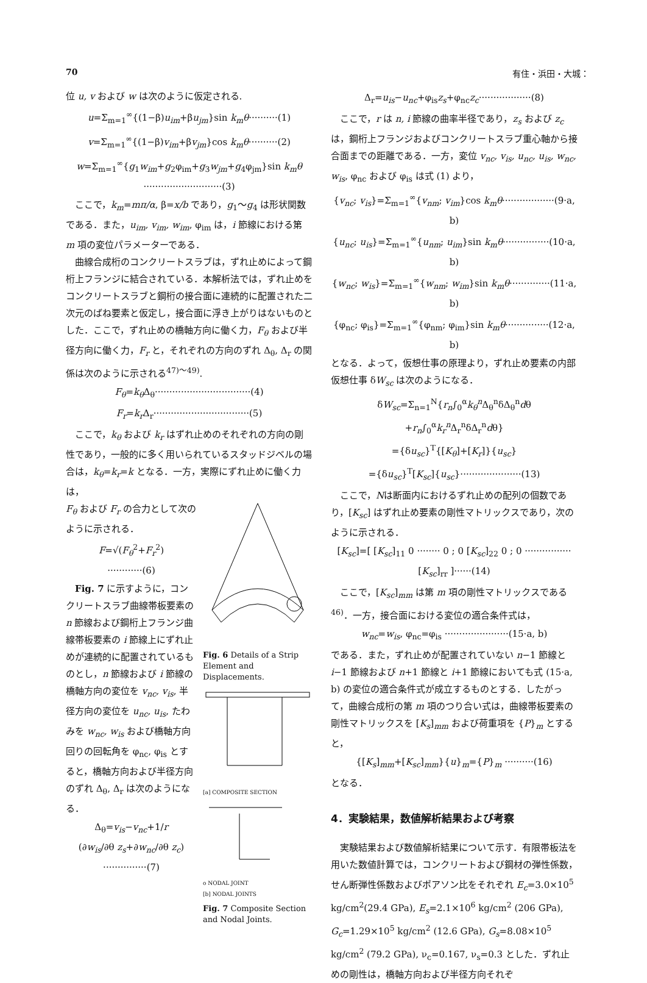70 有住・浜田・大城：
位 u, v および w は次のように仮定される.
u=Σ<sub>m=1</sub><sup>∞</sup>{(1−β)u<sub>im</sub>+βu<sub>jm</sub>}sin k<sub>m</sub>θ··········(1)
v=Σ<sub>m=1</sub><sup>∞</sup>{(1−β)v<sub>im</sub>+βv<sub>jm</sub>}cos k<sub>m</sub>θ··········(2)
w=Σ<sub>m=1</sub><sup>∞</sup>{g<sub>1</sub>w<sub>im</sub>+g<sub>2</sub>φ<sub>im</sub>+g<sub>3</sub>w<sub>jm</sub>+g<sub>4</sub>φ<sub>jm</sub>}sin k<sub>m</sub>θ
···························(3)
ここで，k<sub>m</sub>=mπ/α, β=x/b であり，g<sub>1</sub>〜g<sub>4</sub> は形状関数である．また，u<sub>im</sub>, v<sub>im</sub>, w<sub>im</sub>, φ<sub>im</sub> は，i 節線における第 m 項の変位パラメーターである．
曲線合成桁のコンクリートスラブは，ずれ止めによって鋼桁上フランジに結合されている．本解析法では，ずれ止めをコンクリートスラブと鋼桁の接合面に連続的に配置された二次元のばね要素と仮定し，接合面に浮き上がりはないものとした．ここで，ずれ止めの橋軸方向に働く力，F<sub>θ</sub> および半径方向に働く力，F<sub>r</sub> と，それぞれの方向のずれ Δ<sub>θ</sub>, Δ<sub>r</sub> の関係は次のように示される<sup>47)〜49)</sup>.
F<sub>θ</sub>=k<sub>θ</sub> Δ<sub>θ</sub>·································(4)
F<sub>r</sub>=k<sub>r</sub> Δ<sub>r</sub>·································(5)
ここで，k<sub>θ</sub> および k<sub>r</sub> はずれ止めのそれぞれの方向の剛性であり，一般的に多く用いられているスタッドジベルの場合は，k<sub>θ</sub>=k<sub>r</sub>=k となる．一方，実際にずれ止めに働く力は，
F<sub>θ</sub> および F<sub>r</sub> の合力として次のように示される．
F=√(F<sub>θ</sub><sup>2</sup>+F<sub>r</sub><sup>2</sup>)
············(6)
Fig. 7 に示すように，コンクリートスラブ曲線帯板要素の n 節線および鋼桁上フランジ曲線帯板要素の i 節線上にずれ止めが連続的に配置されているものとし，n 節線および i 節線の橋軸方向の変位を v<sub>nc</sub>, v<sub>is</sub>, 半径方向の変位を u<sub>nc</sub>, u<sub>is</sub>, たわみを w<sub>nc</sub>, w<sub>is</sub> および橋軸方向回りの回転角を φ<sub>nc</sub>, φ<sub>is</sub> とすると，橋軸方向および半径方向のずれ Δ<sub>θ</sub>, Δ<sub>r</sub> は次のようになる．
Δ<sub>θ</sub>=v<sub>is</sub>−v<sub>nc</sub>+1/r
(∂w<sub>is</sub>/∂θ z<sub>s</sub>+∂w<sub>nc</sub>/∂θ z<sub>c</sub>)
···············(7)
Fig. 6 Details of a Strip Element and Displacements.
[a] COMPOSITE SECTION
o NODAL JOINT
[b] NODAL JOINTS
Fig. 7 Composite Section and Nodal Joints.
Δ<sub>r</sub>=u<sub>is</sub>−u<sub>nc</sub>+φ<sub>is</sub>z<sub>s</sub>+φ<sub>nc</sub>z<sub>c</sub>··················(8)
ここで，r は n, i 節線の曲率半径であり，z<sub>s</sub> および z<sub>c</sub> は，鋼桁上フランジおよびコンクリートスラブ重心軸から接合面までの距離である．一方，変位 v<sub>nc</sub>, v<sub>is</sub>, u<sub>nc</sub>, u<sub>is</sub>, w<sub>nc</sub>, w<sub>is</sub>, φ<sub>nc</sub> および φ<sub>is</sub> は式 (1) より，
{v<sub>nc</sub>; v<sub>is</sub>}=Σ<sub>m=1</sub><sup>∞</sup>{v<sub>nm</sub>; v<sub>im</sub>}cos k<sub>m</sub>θ··················(9·a, b)
{u<sub>nc</sub>; u<sub>is</sub>}=Σ<sub>m=1</sub><sup>∞</sup>{u<sub>nm</sub>; u<sub>im</sub>}sin k<sub>m</sub>θ················(10·a, b)
{w<sub>nc</sub>; w<sub>is</sub>}=Σ<sub>m=1</sub><sup>∞</sup>{w<sub>nm</sub>; w<sub>im</sub>}sin k<sub>m</sub>θ··············(11·a, b)
{φ<sub>nc</sub>; φ<sub>is</sub>}=Σ<sub>m=1</sub><sup>∞</sup>{φ<sub>nm</sub>; φ<sub>im</sub>}sin k<sub>m</sub>θ···············(12·a, b)
となる．よって，仮想仕事の原理より，ずれ止め要素の内部仮想仕事 δW<sub>sc</sub> は次のようになる．
δW<sub>sc</sub>=Σ<sub>n=1</sub><sup>N</sup>{r<sub>n</sub>∫<sub>0</sub><sup>α</sup>k<sub>θ</sub><sup>n</sup> Δ<sub>θ</sub><sup>n</sup>δΔ<sub>θ</sub><sup>n</sup>dθ
+r<sub>n</sub>∫<sub>0</sub><sup>α</sup>k<sub>r</sub><sup>n</sup> Δ<sub>r</sub><sup>n</sup>δΔ<sub>r</sub><sup>n</sup>dθ}
={δu<sub>sc</sub>}<sup>T</sup>{[K<sub>θ</sub>]+[K<sub>r</sub>]}{u<sub>sc</sub>}
={δu<sub>sc</sub>}<sup>T</sup>[K<sub>sc</sub>]{u<sub>sc</sub>}·····················(13)
ここで，Nは断面内におけるずれ止めの配列の個数であり，[K<sub>sc</sub>] はずれ止め要素の剛性マトリックスであり，次のように示される．
[K<sub>sc</sub>]=[ [K<sub>sc</sub>]<sub>11</sub> 0 ········ 0 ; 0 [K<sub>sc</sub>]<sub>22</sub> 0 ; 0 ················ [K<sub>sc</sub>]<sub>rr</sub> ]······(14)
ここで，[K<sub>sc</sub>]<sub>mm</sub> は第 m 項の剛性マトリックスである<sup>46)</sup>．一方，接合面における変位の適合条件式は，
w<sub>nc</sub>=w<sub>is</sub>, φ<sub>nc</sub>=φ<sub>is</sub> ······················(15·a, b)
である．また，ずれ止めが配置されていない n−1 節線と i−1 節線および n+1 節線と i+1 節線においても式 (15·a, b) の変位の適合条件式が成立するものとする．したがって，曲線合成桁の第 m 項のつり合い式は，曲線帯板要素の剛性マトリックスを [K<sub>s</sub>]<sub>mm</sub> および荷重項を {P}<sub>m</sub> とすると，
{[K<sub>s</sub>]<sub>mm</sub>+[K<sub>sc</sub>]<sub>mm</sub>}{u}<sub>m</sub>={P}<sub>m</sub> ··········(16)
となる．
4．実験結果，数値解析結果および考察
実験結果および数値解析結果について示す．有限帯板法を用いた数値計算では，コンクリートおよび鋼材の弾性係数，せん断弾性係数およびポアソン比をそれぞれ E<sub>c</sub>=3.0×10<sup>5</sup> kg/cm<sup>2</sup>(29.4 GPa), E<sub>s</sub>=2.1×10<sup>6</sup> kg/cm<sup>2</sup> (206 GPa), G<sub>c</sub>=1.29×10<sup>5</sup> kg/cm<sup>2</sup> (12.6 GPa), G<sub>s</sub>=8.08×10<sup>5</sup> kg/cm<sup>2</sup> (79.2 GPa), ν<sub>c</sub>=0.167, ν<sub>s</sub>=0.3 とした．ずれ止めの剛性は，橋軸方向および半径方向それぞ